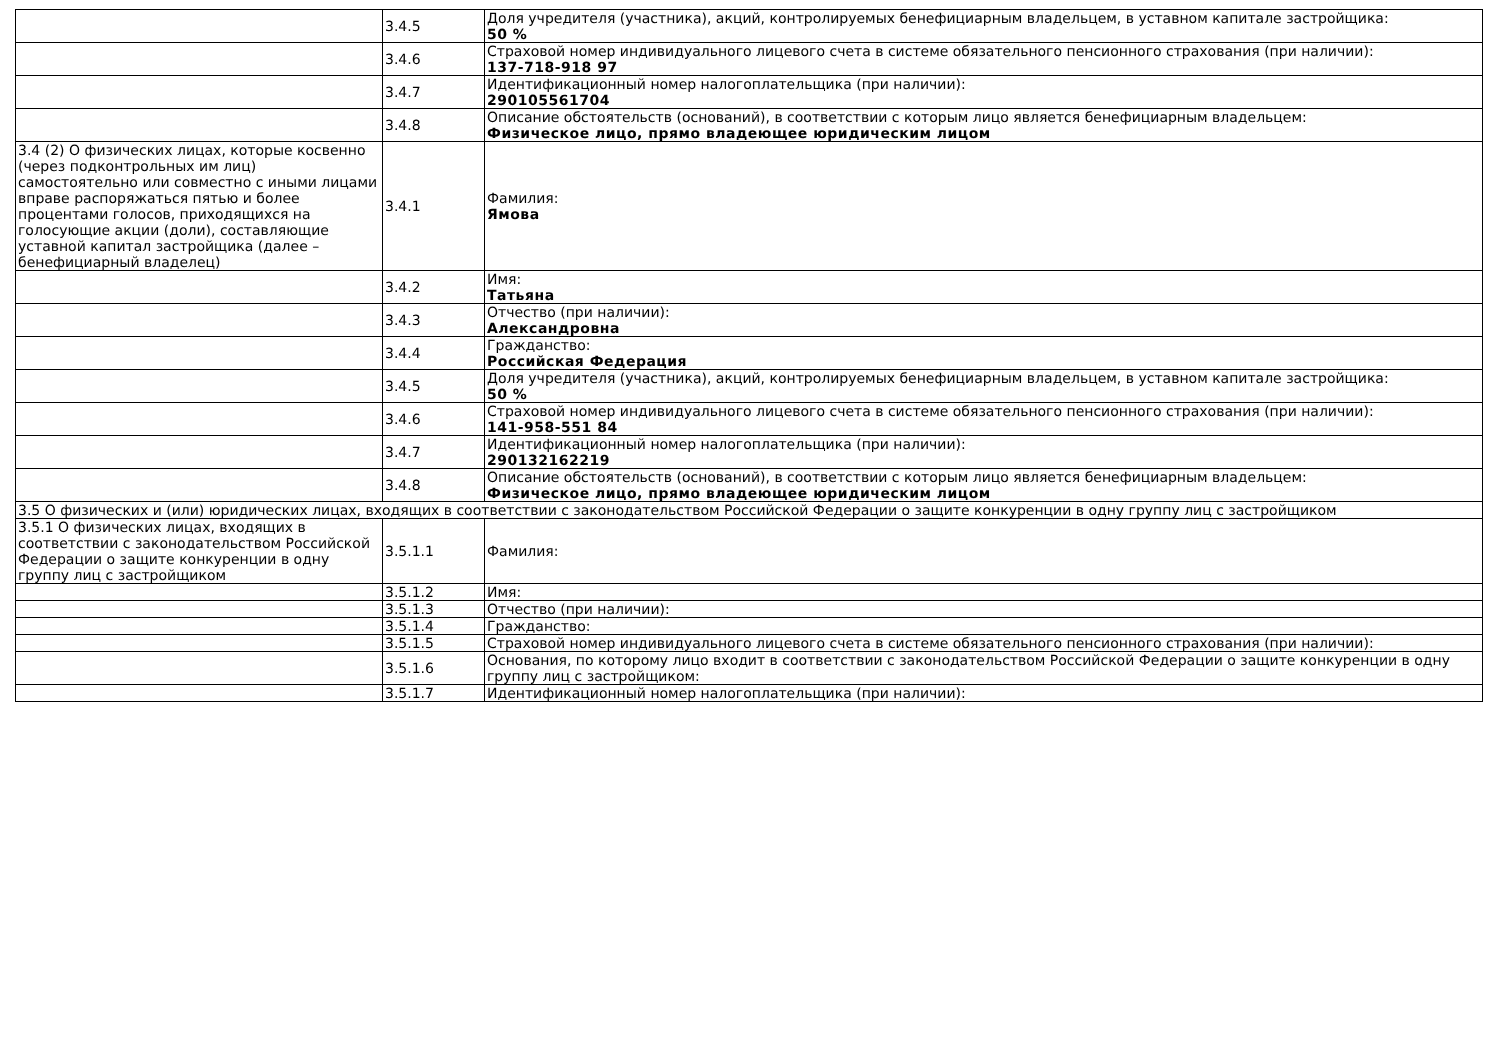| | 3.4.5 | Доля учредителя (участника), акций, контролируемых бенефициарным владельцем, в уставном капитале застройщика: 50 % |
| | 3.4.6 | Страховой номер индивидуального лицевого счета в системе обязательного пенсионного страхования (при наличии): 137-718-918 97 |
| | 3.4.7 | Идентификационный номер налогоплательщика (при наличии): 290105561704 |
| | 3.4.8 | Описание обстоятельств (оснований), в соответствии с которым лицо является бенефициарным владельцем: Физическое лицо, прямо владеющее юридическим лицом |
| 3.4 (2) О физических лицах, которые косвенно (через подконтрольных им лиц) самостоятельно или совместно с иными лицами вправе распоряжаться пятью и более процентами голосов, приходящихся на голосующие акции (доли), составляющие уставной капитал застройщика (далее – бенефициарный владелец) | 3.4.1 | Фамилия: Ямова |
| | 3.4.2 | Имя: Татьяна |
| | 3.4.3 | Отчество (при наличии): Александровна |
| | 3.4.4 | Гражданство: Российская Федерация |
| | 3.4.5 | Доля учредителя (участника), акций, контролируемых бенефициарным владельцем, в уставном капитале застройщика: 50 % |
| | 3.4.6 | Страховой номер индивидуального лицевого счета в системе обязательного пенсионного страхования (при наличии): 141-958-551 84 |
| | 3.4.7 | Идентификационный номер налогоплательщика (при наличии): 290132162219 |
| | 3.4.8 | Описание обстоятельств (оснований), в соответствии с которым лицо является бенефициарным владельцем: Физическое лицо, прямо владеющее юридическим лицом |
| 3.5 О физических и (или) юридических лицах, входящих в соответствии с законодательством Российской Федерации о защите конкуренции в одну группу лиц с застройщиком | | |
| 3.5.1 О физических лицах, входящих в соответствии с законодательством Российской Федерации о защите конкуренции в одну группу лиц с застройщиком | 3.5.1.1 | Фамилия: |
| | 3.5.1.2 | Имя: |
| | 3.5.1.3 | Отчество (при наличии): |
| | 3.5.1.4 | Гражданство: |
| | 3.5.1.5 | Страховой номер индивидуального лицевого счета в системе обязательного пенсионного страхования (при наличии): |
| | 3.5.1.6 | Основания, по которому лицо входит в соответствии с законодательством Российской Федерации о защите конкуренции в одну группу лиц с застройщиком: |
| | 3.5.1.7 | Идентификационный номер налогоплательщика (при наличии): |